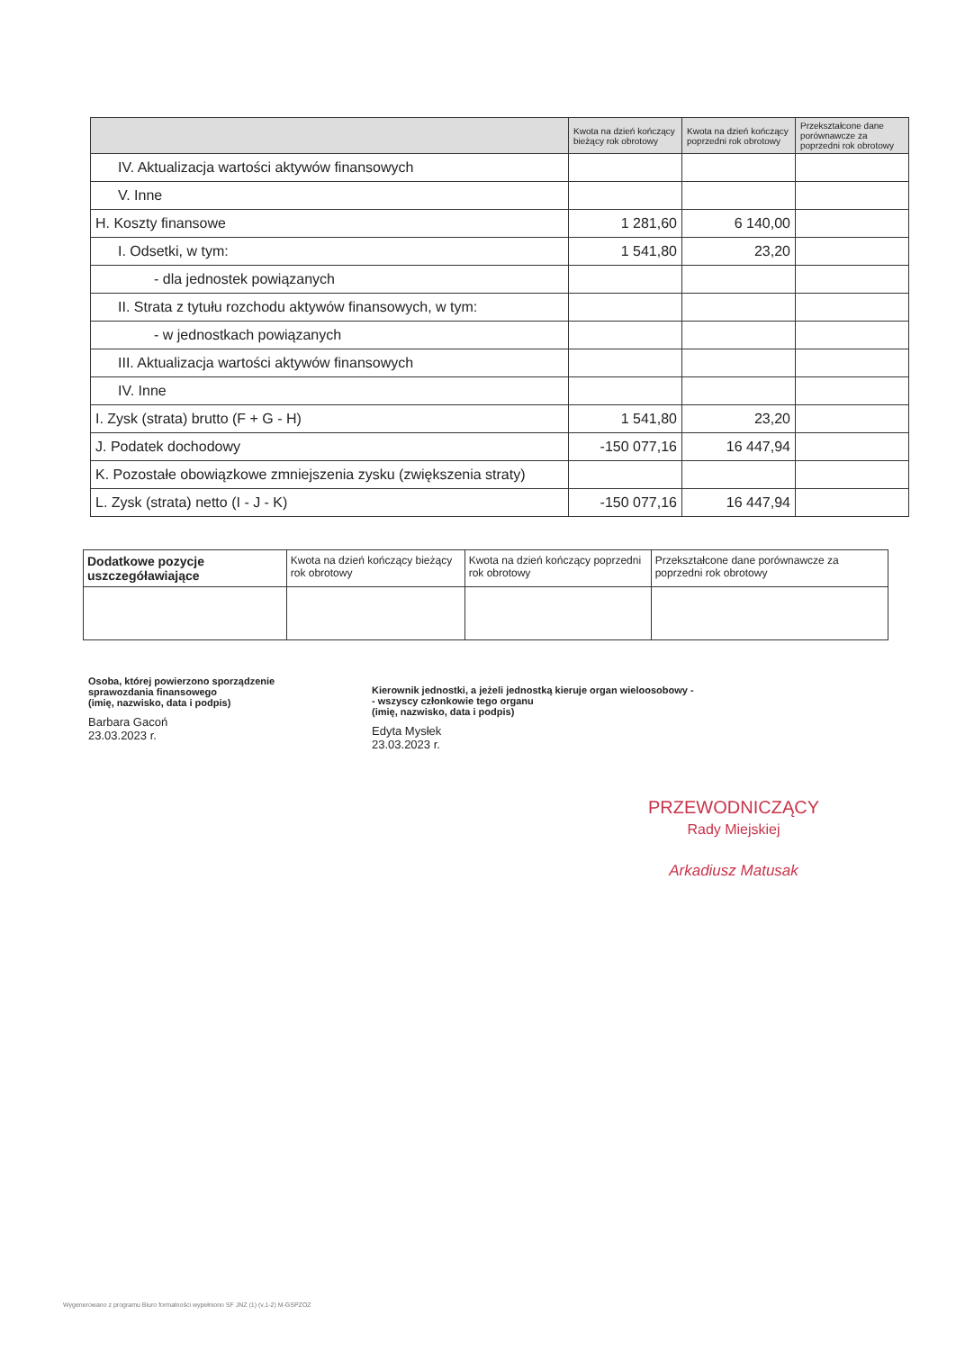| | Kwota na dzień kończący bieżący rok obrotowy | Kwota na dzień kończący poprzedni rok obrotowy | Przekształcone dane porównawcze za poprzedni rok obrotowy |
| --- | --- | --- | --- |
| IV. Aktualizacja wartości aktywów finansowych | | | |
| V. Inne | | | |
| H. Koszty finansowe | 1 281,60 | 6 140,00 | |
| I. Odsetki, w tym: | 1 541,80 | 23,20 | |
| - dla jednostek powiązanych | | | |
| II. Strata z tytułu rozchodu aktywów finansowych, w tym: | | | |
| - w jednostkach powiązanych | | | |
| III. Aktualizacja wartości aktywów finansowych | | | |
| IV. Inne | | | |
| I. Zysk (strata) brutto (F + G - H) | 1 541,80 | 23,20 | |
| J. Podatek dochodowy | -150 077,16 | 16 447,94 | |
| K. Pozostałe obowiązkowe zmniejszenia zysku (zwiększenia straty) | | | |
| L. Zysk (strata) netto (I - J - K) | -150 077,16 | 16 447,94 | |
| Dodatkowe pozycje uszczegóławiające | Kwota na dzień kończący bieżący rok obrotowy | Kwota na dzień kończący poprzedni rok obrotowy | Przekształcone dane porównawcze za poprzedni rok obrotowy |
Osoba, której powierzono sporządzenie
sprawozdania finansowego
(imię, nazwisko, data i podpis)
Barbara Gacoń
23.03.2023 r.
Kierownik jednostki, a jeżeli jednostką kieruje organ wieloosobowy -
- wszyscy członkowie tego organu
(imię, nazwisko, data i podpis)
Edyta Mysłek
23.03.2023 r.
PRZEWODNICZĄCY
Rady Miejskiej
Arkadiusz Matusak
Wygenerowano z programu Biuro formalności wypełniono SF JNZ (1) (v.1-2) M-GSPZOZ